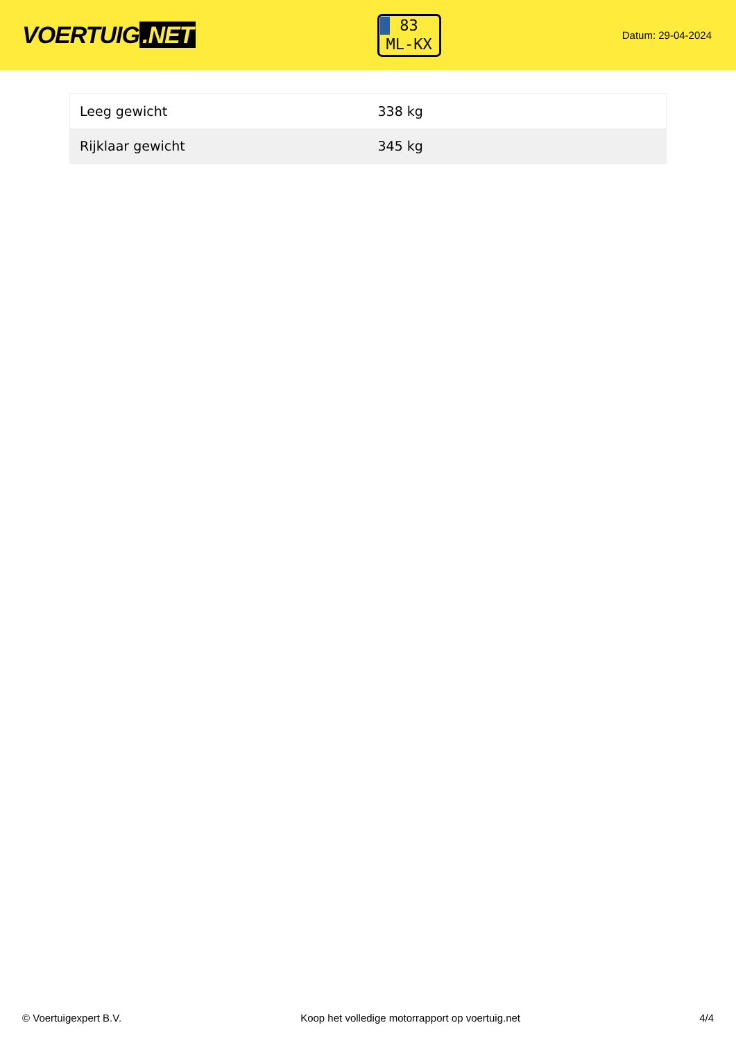VOERTUIG.NET
83
ML-KX
Datum: 29-04-2024
| Leeg gewicht | 338 kg |
| Rijklaar gewicht | 345 kg |
© Voertuigexpert B.V. Koop het volledige motorrapport op voertuig.net 4/4